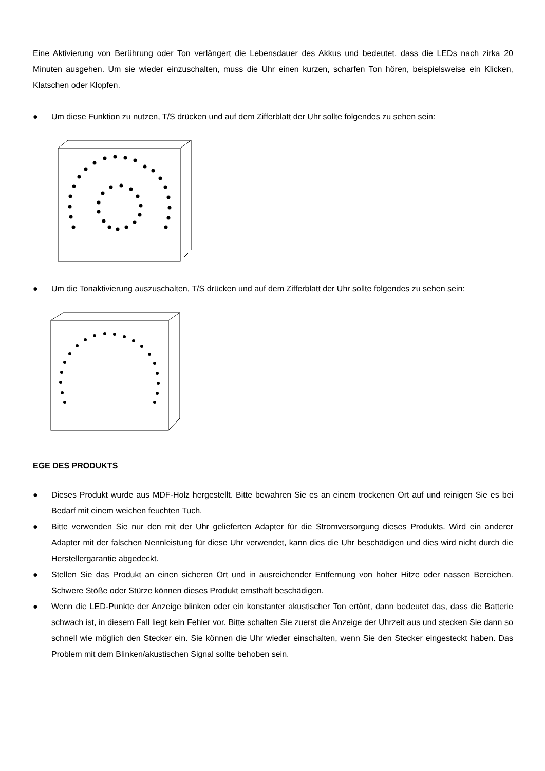Eine Aktivierung von Berührung oder Ton verlängert die Lebensdauer des Akkus und bedeutet, dass die LEDs nach zirka 20 Minuten ausgehen. Um sie wieder einzuschalten, muss die Uhr einen kurzen, scharfen Ton hören, beispielsweise ein Klicken, Klatschen oder Klopfen.
● Um diese Funktion zu nutzen, T/S drücken und auf dem Zifferblatt der Uhr sollte folgendes zu sehen sein:
● Um die Tonaktivierung auszuschalten, T/S drücken und auf dem Zifferblatt der Uhr sollte folgendes zu sehen sein:
EGE DES PRODUKTS
● Dieses Produkt wurde aus MDF-Holz hergestellt. Bitte bewahren Sie es an einem trockenen Ort auf und reinigen Sie es bei Bedarf mit einem weichen feuchten Tuch.
● Bitte verwenden Sie nur den mit der Uhr gelieferten Adapter für die Stromversorgung dieses Produkts. Wird ein anderer Adapter mit der falschen Nennleistung für diese Uhr verwendet, kann dies die Uhr beschädigen und dies wird nicht durch die Herstellergarantie abgedeckt.
● Stellen Sie das Produkt an einen sicheren Ort und in ausreichender Entfernung von hoher Hitze oder nassen Bereichen. Schwere Stöße oder Stürze können dieses Produkt ernsthaft beschädigen.
● Wenn die LED-Punkte der Anzeige blinken oder ein konstanter akustischer Ton ertönt, dann bedeutet das, dass die Batterie schwach ist, in diesem Fall liegt kein Fehler vor. Bitte schalten Sie zuerst die Anzeige der Uhrzeit aus und stecken Sie dann so schnell wie möglich den Stecker ein. Sie können die Uhr wieder einschalten, wenn Sie den Stecker eingesteckt haben. Das Problem mit dem Blinken/akustischen Signal sollte behoben sein.